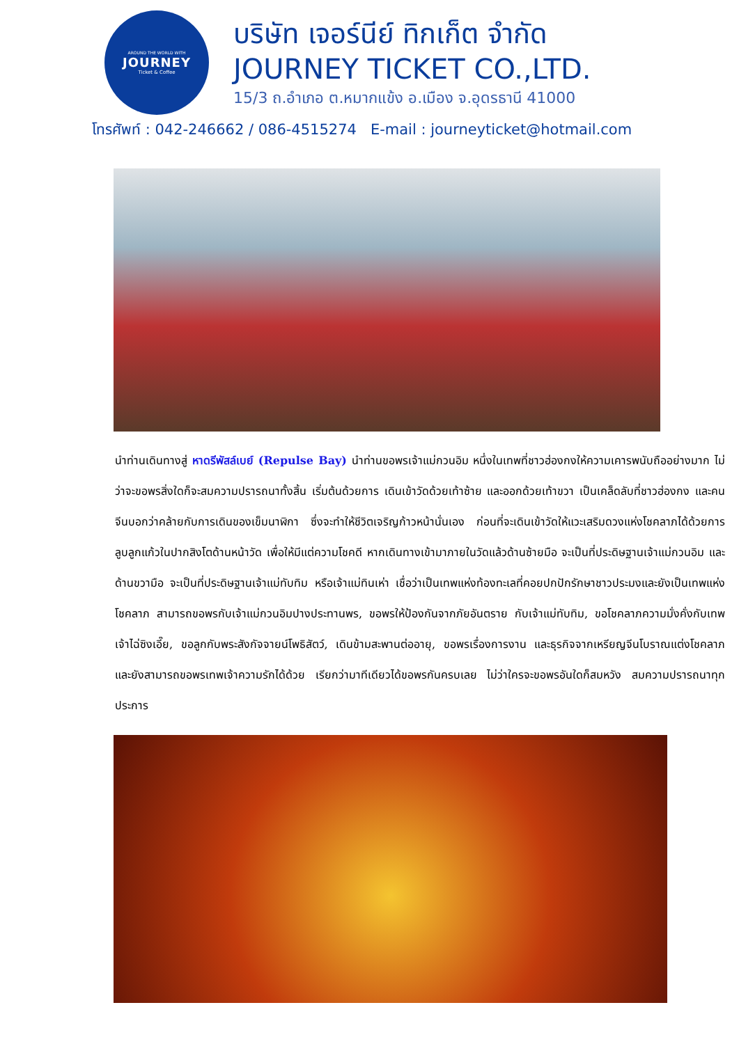AROUND THE WORLD WITH
JOURNEY
Ticket & Coffee
บริษัท เจอร์นีย์ ทิกเก็ต จำกัด
JOURNEY TICKET CO.,LTD.
15/3 ถ.อำเภอ ต.หมากแข้ง อ.เมือง จ.อุดรธานี 41000
โทรศัพท์ : 042-246662 / 086-4515274 E-mail : journeyticket@hotmail.com
นำท่านเดินทางสู่ หาดรีพัสล์เบย์ (Repulse Bay) นำท่านขอพรเจ้าแม่กวนอิม หนึ่งในเทพที่ชาวฮ่องกงให้ความเคารพนับถืออย่างมาก ไม่ว่าจะขอพรสิ่งใดก็จะสมความปรารถนาทั้งสิ้น เริ่มต้นด้วยการ เดินเข้าวัดด้วยเท้าซ้าย และออกด้วยเท้าขวา เป็นเคล็ดลับที่ชาวฮ่องกง และคนจีนบอกว่าคล้ายกับการเดินของเข็มนาฬิกา ซึ่งจะทำให้ชีวิตเจริญก้าวหน้านั่นเอง ก่อนที่จะเดินเข้าวัดให้แวะเสริมดวงแห่งโชคลาภได้ด้วยการ ลูบลูกแก้วในปากสิงโตด้านหน้าวัด เพื่อให้มีแต่ความโชคดี หากเดินทางเข้ามาภายในวัดแล้วด้านซ้ายมือ จะเป็นที่ประดิษฐานเจ้าแม่กวนอิม และด้านขวามือ จะเป็นที่ประดิษฐานเจ้าแม่ทับทิม หรือเจ้าแม่ทินเห่า เชื่อว่าเป็นเทพแห่งท้องทะเลที่คอยปกปักรักษาชาวประมงและยังเป็นเทพแห่งโชคลาภ สามารถขอพรกับเจ้าแม่กวนอิมปางประทานพร, ขอพรให้ป้องกันจากภัยอันตราย กับเจ้าแม่ทับทิม, ขอโชคลาภความมั่งคั่งกับเทพเจ้าไฉ่ซิงเอี๊ย, ขอลูกกับพระสังกัจจายน์โพธิสัตว์, เดินข้ามสะพานต่ออายุ, ขอพรเรื่องการงาน และธุรกิจจากเหรียญจีนโบราณแต่งโชคลาภ และยังสามารถขอพรเทพเจ้าความรักได้ด้วย เรียกว่ามาทีเดียวได้ขอพรกันครบเลย ไม่ว่าใครจะขอพรอันใดก็สมหวัง สมความปรารถนาทุกประการ